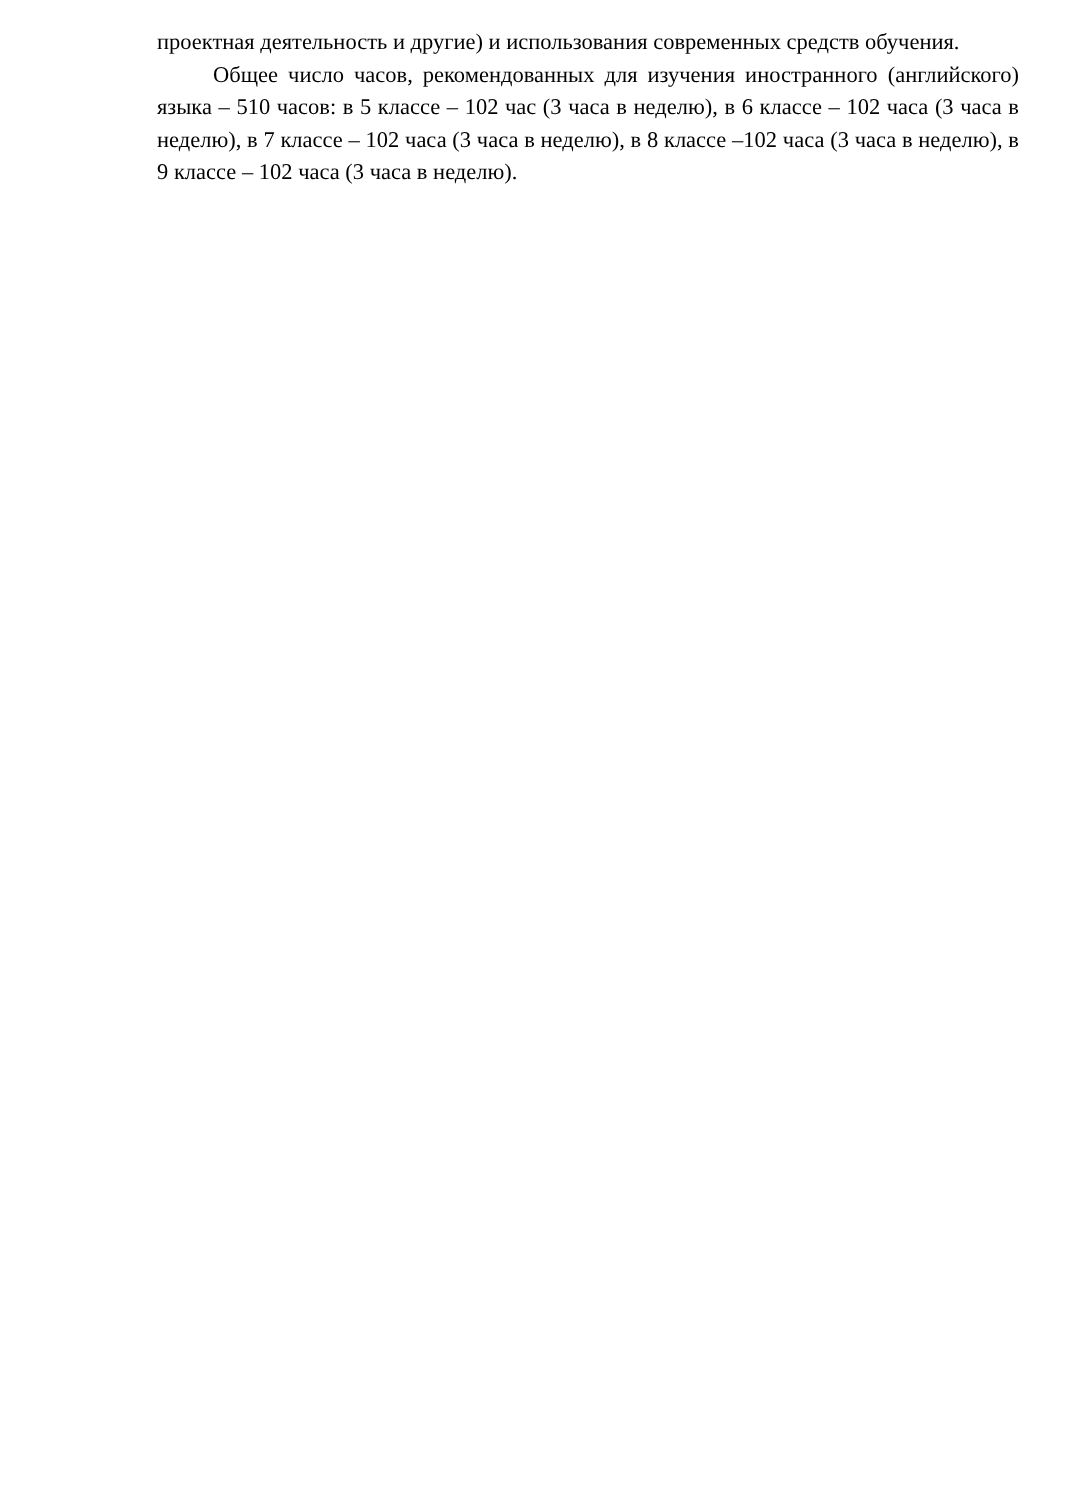проектная деятельность и другие) и использования современных средств обучения.
Общее число часов, рекомендованных для изучения иностранного (английского) языка – 510 часов: в 5 классе – 102 час (3 часа в неделю), в 6 классе – 102 часа (3 часа в неделю), в 7 классе – 102 часа (3 часа в неделю), в 8 классе –102 часа (3 часа в неделю), в 9 классе – 102 часа (3 часа в неделю).